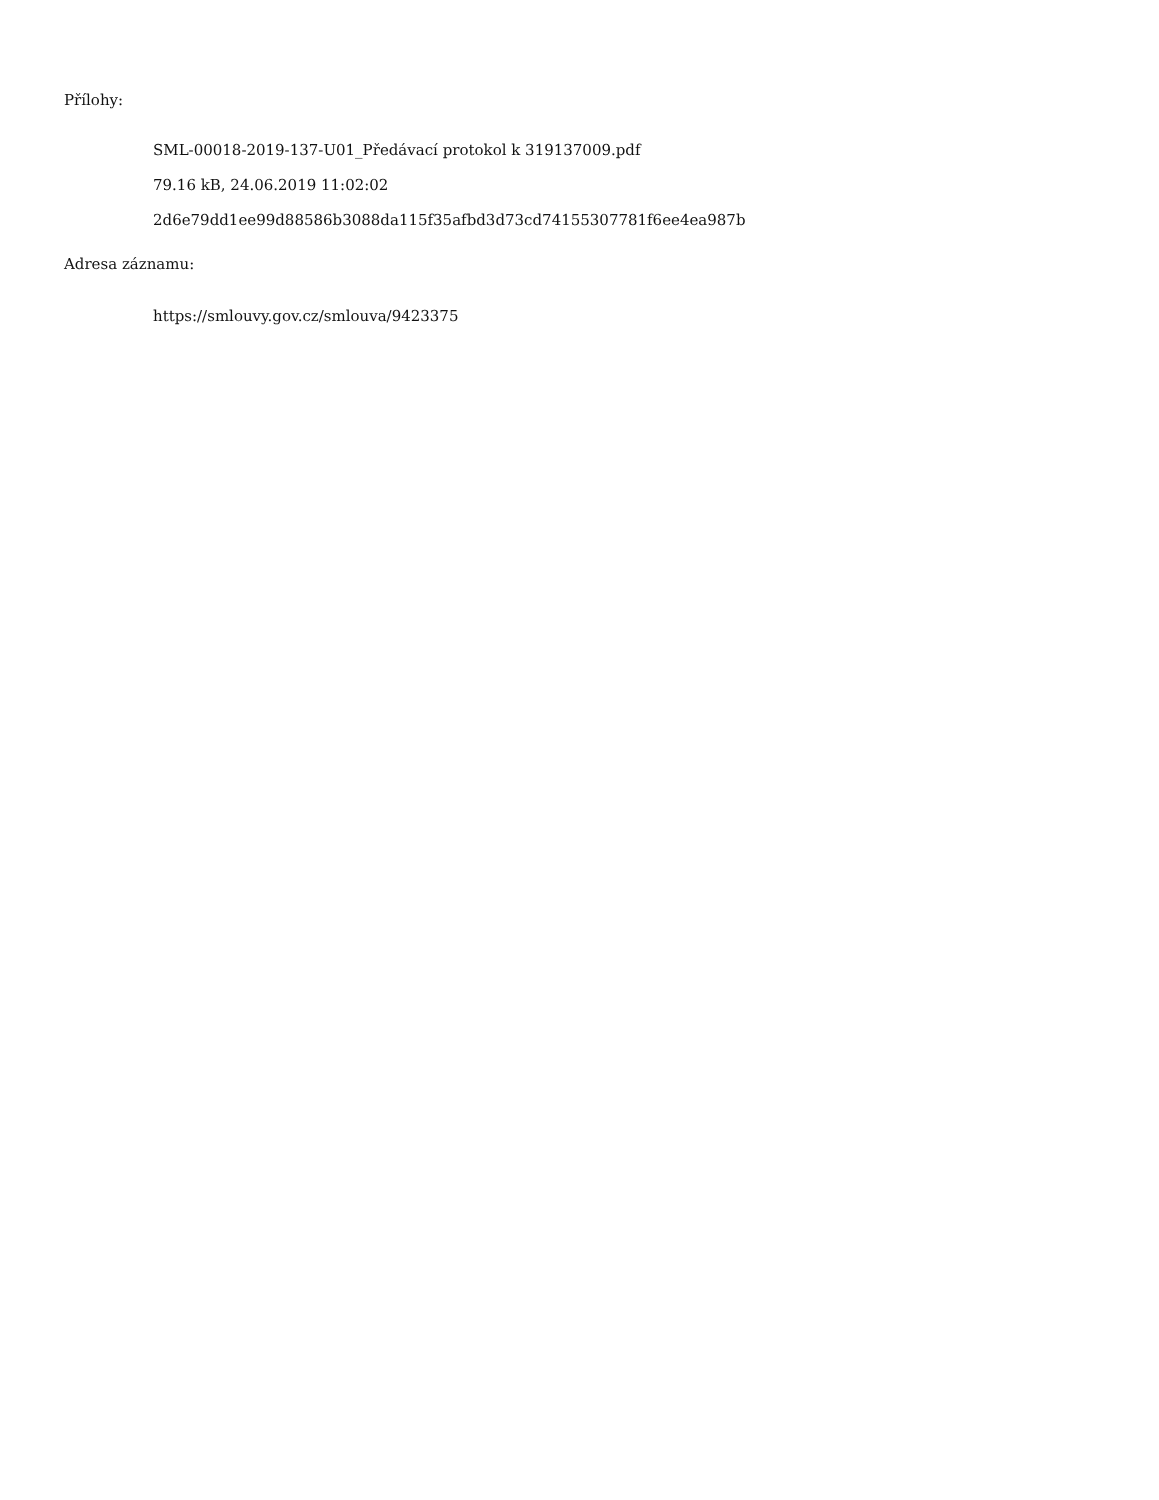Přílohy:
SML-00018-2019-137-U01_Předávací protokol k 319137009.pdf
79.16 kB, 24.06.2019 11:02:02
2d6e79dd1ee99d88586b3088da115f35afbd3d73cd74155307781f6ee4ea987b
Adresa záznamu:
https://smlouvy.gov.cz/smlouva/9423375